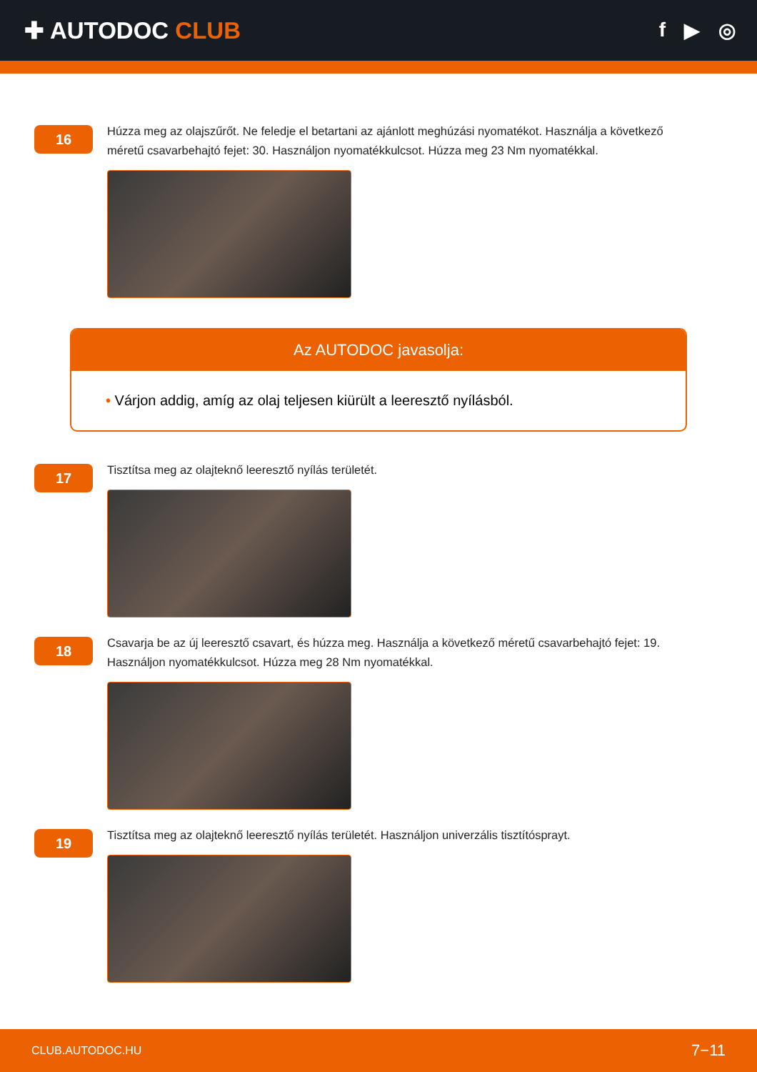✚ AUTODOC CLUB
f ▶ ◎
16
Húzza meg az olajszűrőt. Ne feledje el betartani az ajánlott meghúzási nyomatékot. Használja a következő méretű csavarbehajtó fejet: 30. Használjon nyomatékkulcsot. Húzza meg 23 Nm nyomatékkal.
Az AUTODOC javasolja:
• Várjon addig, amíg az olaj teljesen kiürült a leeresztő nyílásból.
17
Tisztítsa meg az olajteknő leeresztő nyílás területét.
18
Csavarja be az új leeresztő csavart, és húzza meg. Használja a következő méretű csavarbehajtó fejet: 19. Használjon nyomatékkulcsot. Húzza meg 28 Nm nyomatékkal.
19
Tisztítsa meg az olajteknő leeresztő nyílás területét. Használjon univerzális tisztítósprayt.
CLUB.AUTODOC.HU 7−11